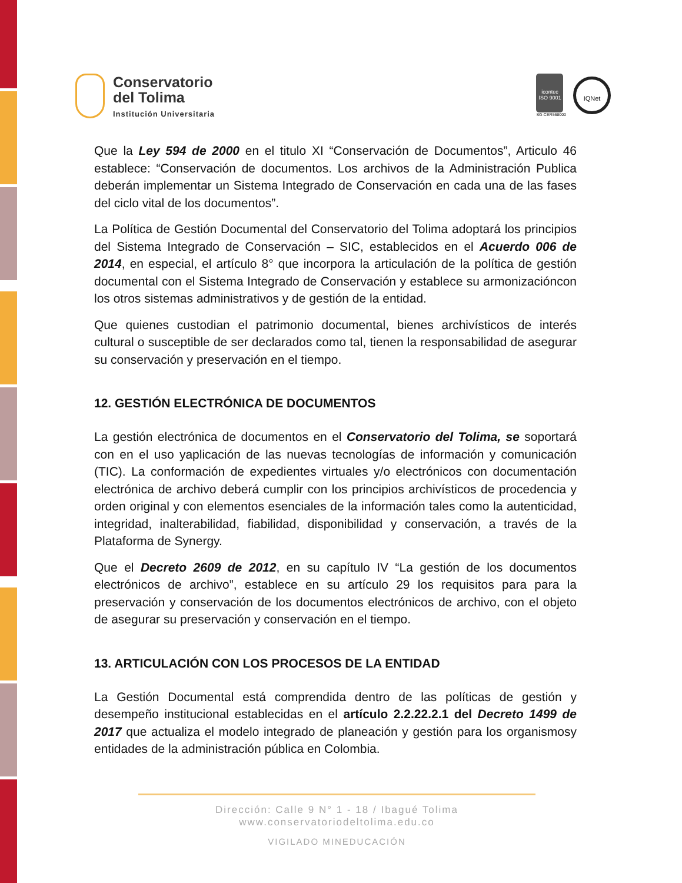Conservatorio
del Tolima
Institución Universitaria
icontec
ISO 9001
SG-CER568000
IQNet
Que la Ley 594 de 2000 en el titulo XI “Conservación de Documentos”, Articulo 46 establece: “Conservación de documentos. Los archivos de la Administración Publica deberán implementar un Sistema Integrado de Conservación en cada una de las fases del ciclo vital de los documentos”.
La Política de Gestión Documental del Conservatorio del Tolima adoptará los principios del Sistema Integrado de Conservación – SIC, establecidos en el Acuerdo 006 de 2014, en especial, el artículo 8° que incorpora la articulación de la política de gestión documental con el Sistema Integrado de Conservación y establece su armonizacióncon los otros sistemas administrativos y de gestión de la entidad.
Que quienes custodian el patrimonio documental, bienes archivísticos de interés cultural o susceptible de ser declarados como tal, tienen la responsabilidad de asegurar su conservación y preservación en el tiempo.
12. GESTIÓN ELECTRÓNICA DE DOCUMENTOS
La gestión electrónica de documentos en el Conservatorio del Tolima, se soportará con en el uso yaplicación de las nuevas tecnologías de información y comunicación (TIC). La conformación de expedientes virtuales y/o electrónicos con documentación electrónica de archivo deberá cumplir con los principios archivísticos de procedencia y orden original y con elementos esenciales de la información tales como la autenticidad, integridad, inalterabilidad, fiabilidad, disponibilidad y conservación, a través de la Plataforma de Synergy.
Que el Decreto 2609 de 2012, en su capítulo IV “La gestión de los documentos electrónicos de archivo”, establece en su artículo 29 los requisitos para para la preservación y conservación de los documentos electrónicos de archivo, con el objeto de asegurar su preservación y conservación en el tiempo.
13. ARTICULACIÓN CON LOS PROCESOS DE LA ENTIDAD
La Gestión Documental está comprendida dentro de las políticas de gestión y desempeño institucional establecidas en el artículo 2.2.22.2.1 del Decreto 1499 de 2017 que actualiza el modelo integrado de planeación y gestión para los organismosy entidades de la administración pública en Colombia.
Dirección: Calle 9 N° 1 - 18 / Ibagué Tolima
www.conservatoriodeltolima.edu.co
VIGILADO MINEDUCACIÓN